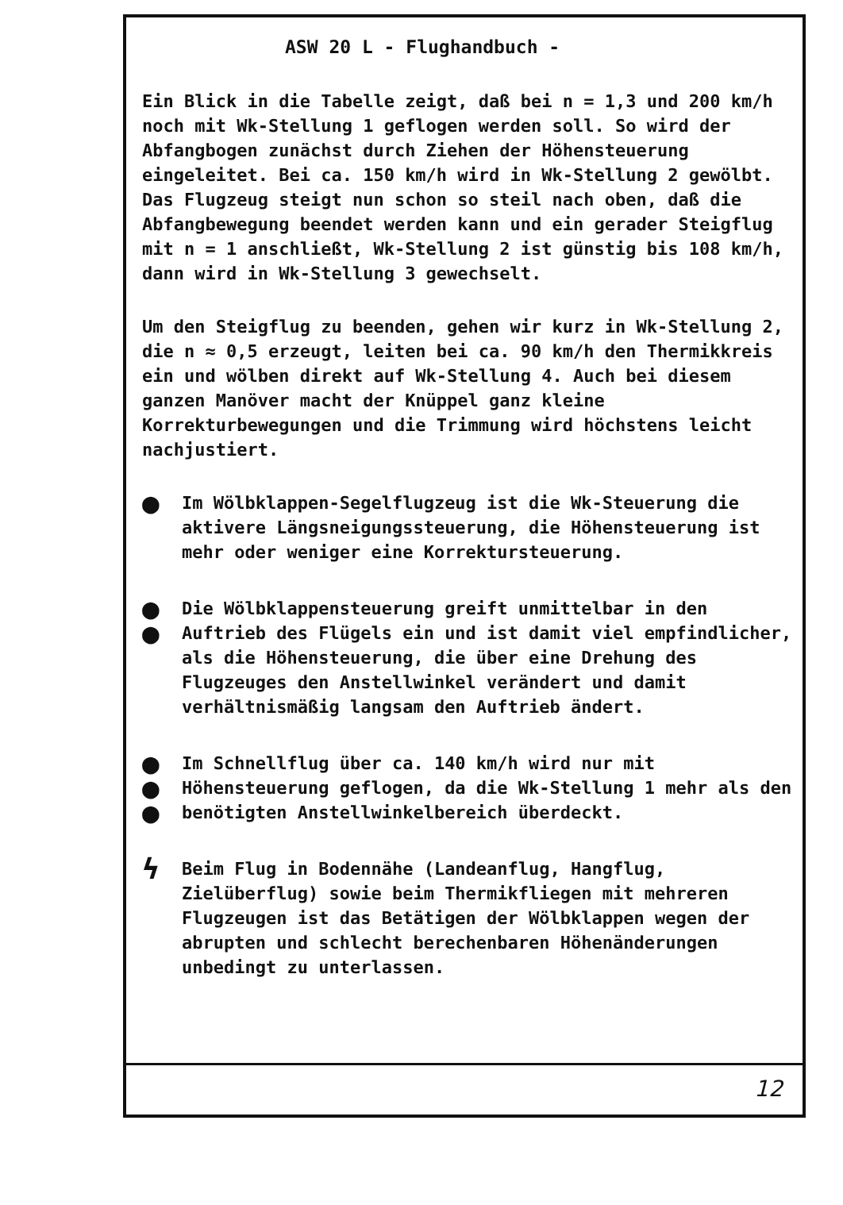ASW 20 L - Flughandbuch -
Ein Blick in die Tabelle zeigt, daß bei n = 1,3 und 200 km/h noch mit Wk-Stellung 1 geflogen werden soll. So wird der Abfangbogen zunächst durch Ziehen der Höhensteuerung eingeleitet. Bei ca. 150 km/h wird in Wk-Stellung 2 gewölbt. Das Flugzeug steigt nun schon so steil nach oben, daß die Abfangbewegung beendet werden kann und ein gerader Steigflug mit n = 1 anschließt, Wk-Stellung 2 ist günstig bis 108 km/h, dann wird in Wk-Stellung 3 gewechselt.
Um den Steigflug zu beenden, gehen wir kurz in Wk-Stellung 2, die n ≈ 0,5 erzeugt, leiten bei ca. 90 km/h den Thermikkreis ein und wölben direkt auf Wk-Stellung 4. Auch bei diesem ganzen Manöver macht der Knüppel ganz kleine Korrekturbewegungen und die Trimmung wird höchstens leicht nachjustiert.
●
Im Wölbklappen-Segelflugzeug ist die Wk-Steuerung die aktivere Längsneigungssteuerung, die Höhensteuerung ist mehr oder weniger eine Korrektursteuerung.
●
●
Die Wölbklappensteuerung greift unmittelbar in den Auftrieb des Flügels ein und ist damit viel empfindlicher, als die Höhensteuerung, die über eine Drehung des Flugzeuges den Anstellwinkel verändert und damit verhältnismäßig langsam den Auftrieb ändert.
●
●
●
Im Schnellflug über ca. 140 km/h wird nur mit Höhensteuerung geflogen, da die Wk-Stellung 1 mehr als den benötigten Anstellwinkelbereich überdeckt.
ϟ
Beim Flug in Bodennähe (Landeanflug, Hangflug, Zielüberflug) sowie beim Thermikfliegen mit mehreren Flugzeugen ist das Betätigen der Wölbklappen wegen der abrupten und schlecht berechenbaren Höhenänderungen unbedingt zu unterlassen.
12